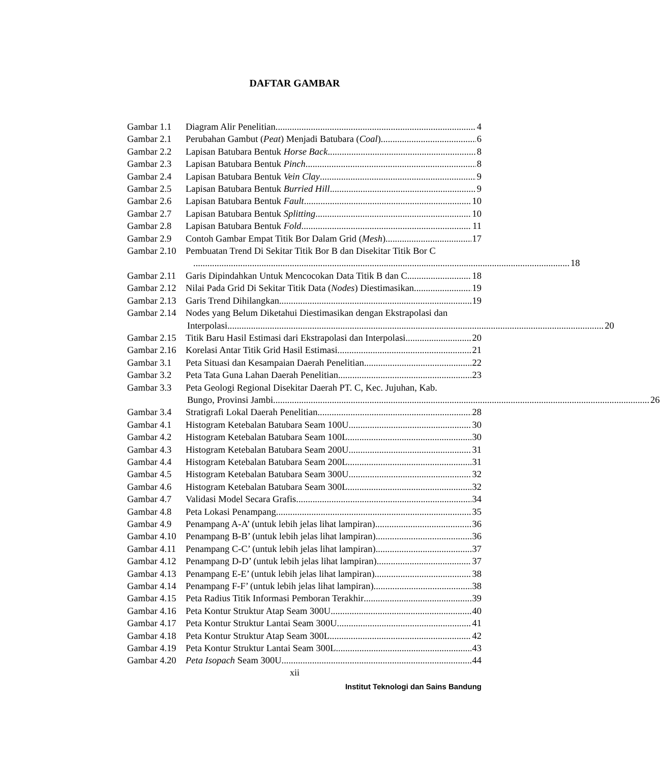DAFTAR GAMBAR
Gambar 1.1 Diagram Alir Penelitian 4
Gambar 2.1 Perubahan Gambut (Peat) Menjadi Batubara (Coal) 6
Gambar 2.2 Lapisan Batubara Bentuk Horse Back 8
Gambar 2.3 Lapisan Batubara Bentuk Pinch 8
Gambar 2.4 Lapisan Batubara Bentuk Vein Clay 9
Gambar 2.5 Lapisan Batubara Bentuk Burried Hill 9
Gambar 2.6 Lapisan Batubara Bentuk Fault 10
Gambar 2.7 Lapisan Batubara Bentuk Splitting 10
Gambar 2.8 Lapisan Batubara Bentuk Fold 11
Gambar 2.9 Contoh Gambar Empat Titik Bor Dalam Grid (Mesh) 17
Gambar 2.10 Pembuatan Trend Di Sekitar Titik Bor B dan Disekitar Titik Bor C
18
Gambar 2.11 Garis Dipindahkan Untuk Mencocokan Data Titik B dan C 18
Gambar 2.12 Nilai Pada Grid Di Sekitar Titik Data (Nodes) Diestimasikan 19
Gambar 2.13 Garis Trend Dihilangkan 19
Gambar 2.14 Nodes yang Belum Diketahui Diestimasikan dengan Ekstrapolasi dan
Interpolasi 20
Gambar 2.15 Titik Baru Hasil Estimasi dari Ekstrapolasi dan Interpolasi 20
Gambar 2.16 Korelasi Antar Titik Grid Hasil Estimasi 21
Gambar 3.1 Peta Situasi dan Kesampaian Daerah Penelitian 22
Gambar 3.2 Peta Tata Guna Lahan Daerah Penelitian 23
Gambar 3.3 Peta Geologi Regional Disekitar Daerah PT. C, Kec. Jujuhan, Kab.
Bungo, Provinsi Jambi 26
Gambar 3.4 Stratigrafi Lokal Daerah Penelitian 28
Gambar 4.1 Histogram Ketebalan Batubara Seam 100U 30
Gambar 4.2 Histogram Ketebalan Batubara Seam 100L 30
Gambar 4.3 Histogram Ketebalan Batubara Seam 200U 31
Gambar 4.4 Histogram Ketebalan Batubara Seam 200L 31
Gambar 4.5 Histogram Ketebalan Batubara Seam 300U 32
Gambar 4.6 Histogram Ketebalan Batubara Seam 300L 32
Gambar 4.7 Validasi Model Secara Grafis 34
Gambar 4.8 Peta Lokasi Penampang 35
Gambar 4.9 Penampang A-A’ (untuk lebih jelas lihat lampiran) 36
Gambar 4.10 Penampang B-B’ (untuk lebih jelas lihat lampiran) 36
Gambar 4.11 Penampang C-C’ (untuk lebih jelas lihat lampiran) 37
Gambar 4.12 Penampang D-D’ (untuk lebih jelas lihat lampiran) 37
Gambar 4.13 Penampang E-E’ (untuk lebih jelas lihat lampiran) 38
Gambar 4.14 Penampang F-F’ (untuk lebih jelas lihat lampiran) 38
Gambar 4.15 Peta Radius Titik Informasi Pemboran Terakhir 39
Gambar 4.16 Peta Kontur Struktur Atap Seam 300U 40
Gambar 4.17 Peta Kontur Struktur Lantai Seam 300U 41
Gambar 4.18 Peta Kontur Struktur Atap Seam 300L 42
Gambar 4.19 Peta Kontur Struktur Lantai Seam 300L 43
Gambar 4.20 Peta Isopach Seam 300U 44
xii
Institut Teknologi dan Sains Bandung